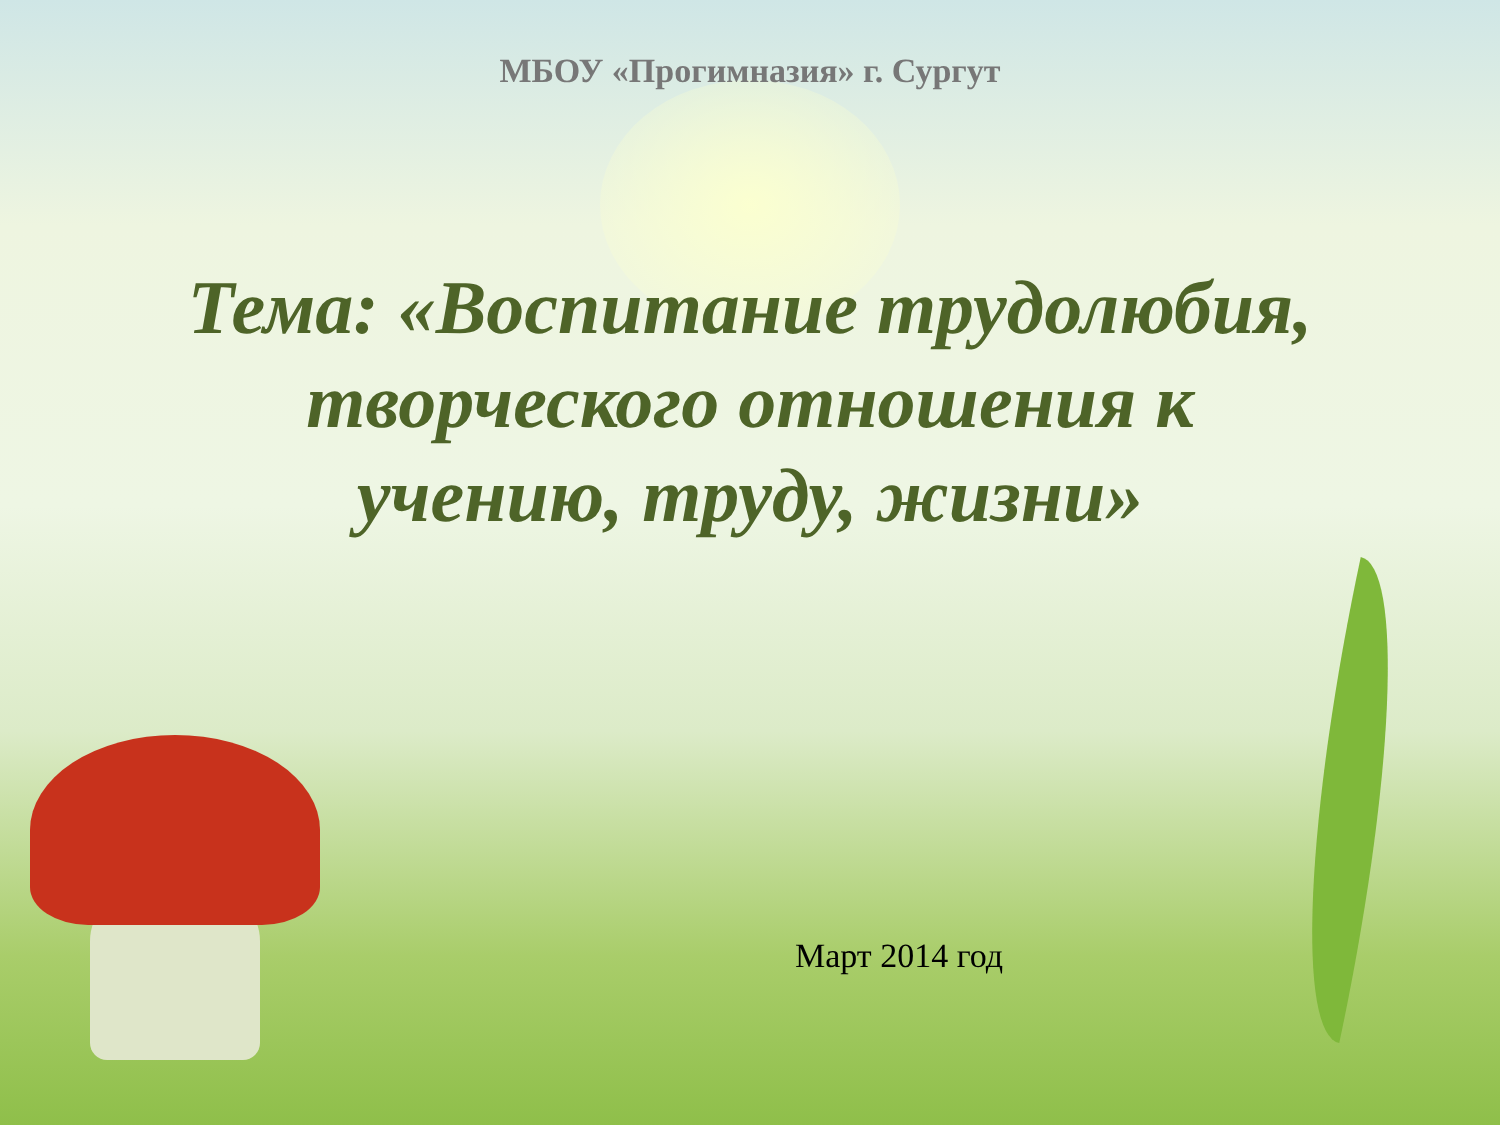МБОУ «Прогимназия» г. Сургут
Тема: «Воспитание трудолюбия,
творческого отношения к
учению, труду, жизни»
Март 2014 год